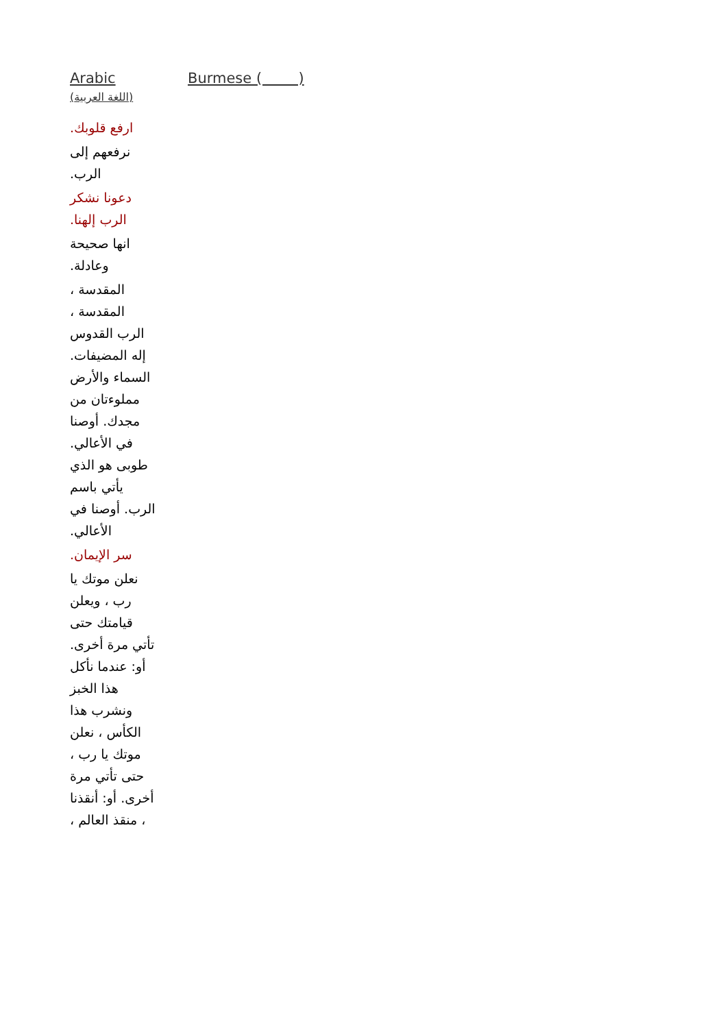Arabic
(اللغة العربية)
Burmese ( )
ارفع قلوبك.
نرفعهم إلى الرب.
دعونا نشكر الرب إلهنا.
انها صحيحة وعادلة.
المقدسة ، المقدسة ، الرب القدوس إله المضيفات. السماء والأرض مملوءتان من مجدك. أوصنا في الأعالي. طوبى هو الذي يأتي باسم الرب. أوصنا في الأعالي.
سر الإيمان.
نعلن موتك يا رب ، ويعلن قيامتك حتى تأتي مرة أخرى. أو: عندما نأكل هذا الخبز ونشرب هذا الكأس ، نعلن موتك يا رب ، حتى تأتي مرة أخرى. أو: أنقذنا ، منقذ العالم ،